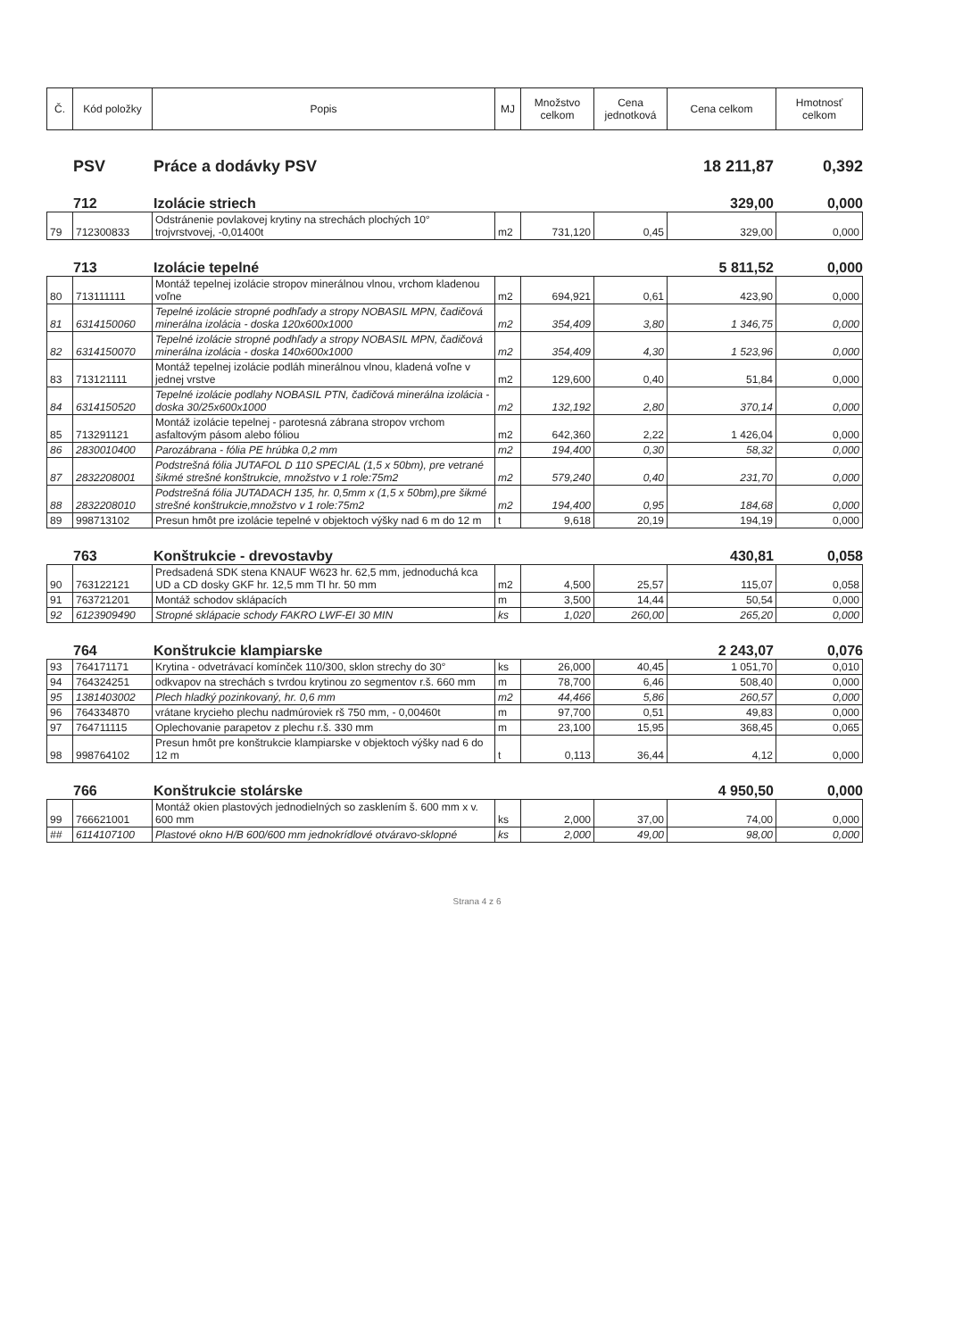| Č. | Kód položky | Popis | MJ | Množstvo celkom | Cena jednotková | Cena celkom | Hmotnosť celkom |
| --- | --- | --- | --- | --- | --- | --- | --- |
PSV
Práce a dodávky PSV
18 211,87
0,392
712
Izolácie striech
329,00
0,000
| 79 | 712300833 | Odstránenie povlakovej krytiny na strechách plochých 10° trojvrstvovej, -0,01400t | m2 | 731,120 | 0,45 | 329,00 | 0,000 |
713
Izolácie tepelné
5 811,52
0,000
| 80 | 713111111 | Montáž tepelnej izolácie stropov minerálnou vlnou, vrchom kladenou voľne | m2 | 694,921 | 0,61 | 423,90 | 0,000 |
| 81 | 6314150060 | Tepelné izolácie stropné podhľady a stropy NOBASIL MPN, čadičová minerálna izolácia - doska 120x600x1000 | m2 | 354,409 | 3,80 | 1 346,75 | 0,000 |
| 82 | 6314150070 | Tepelné izolácie stropné podhľady a stropy NOBASIL MPN, čadičová minerálna izolácia - doska 140x600x1000 | m2 | 354,409 | 4,30 | 1 523,96 | 0,000 |
| 83 | 713121111 | Montáž tepelnej izolácie podláh minerálnou vlnou, kladená voľne v jednej vrstve | m2 | 129,600 | 0,40 | 51,84 | 0,000 |
| 84 | 6314150520 | Tepelné izolácie podlahy NOBASIL PTN, čadičová minerálna izolácia - doska 30/25x600x1000 | m2 | 132,192 | 2,80 | 370,14 | 0,000 |
| 85 | 713291121 | Montáž izolácie tepelnej - parotesná zábrana stropov vrchom asfaltovým pásom alebo fóliou | m2 | 642,360 | 2,22 | 1 426,04 | 0,000 |
| 86 | 2830010400 | Parozábrana - fólia PE hrúbka 0,2 mm | m2 | 194,400 | 0,30 | 58,32 | 0,000 |
| 87 | 2832208001 | Podstrešná fólia JUTAFOL D 110 SPECIAL (1,5 x 50bm), pre vetrané šikmé strešné konštrukcie, množstvo v 1 role:75m2 | m2 | 579,240 | 0,40 | 231,70 | 0,000 |
| 88 | 2832208010 | Podstrešná fólia JUTADACH 135, hr. 0,5mm x (1,5 x 50bm),pre šikmé strešné konštrukcie,množstvo v 1 role:75m2 | m2 | 194,400 | 0,95 | 184,68 | 0,000 |
| 89 | 998713102 | Presun hmôt pre izolácie tepelné v objektoch výšky nad 6 m do 12 m | t | 9,618 | 20,19 | 194,19 | 0,000 |
763
Konštrukcie - drevostavby
430,81
0,058
| 90 | 763122121 | Predsadená SDK stena KNAUF W623 hr. 62,5 mm, jednoduchá kca UD a CD dosky GKF hr. 12,5 mm TI hr. 50 mm | m2 | 4,500 | 25,57 | 115,07 | 0,058 |
| 91 | 763721201 | Montáž schodov sklápacích | m | 3,500 | 14,44 | 50,54 | 0,000 |
| 92 | 6123909490 | Stropné sklápacie schody FAKRO LWF-EI 30 MIN | ks | 1,020 | 260,00 | 265,20 | 0,000 |
764
Konštrukcie klampiarske
2 243,07
0,076
| 93 | 764171171 | Krytina - odvetrávací komínček 110/300, sklon strechy do 30° | ks | 26,000 | 40,45 | 1 051,70 | 0,010 |
| 94 | 764324251 | odkvapov na strechách s tvrdou krytinou zo segmentov r.š. 660 mm | m | 78,700 | 6,46 | 508,40 | 0,000 |
| 95 | 1381403002 | Plech hladký pozinkovaný, hr. 0,6 mm | m2 | 44,466 | 5,86 | 260,57 | 0,000 |
| 96 | 764334870 | vrátane krycieho plechu nadmúroviek rš 750 mm, - 0,00460t | m | 97,700 | 0,51 | 49,83 | 0,000 |
| 97 | 764711115 | Oplechovanie parapetov z plechu r.š. 330 mm | m | 23,100 | 15,95 | 368,45 | 0,065 |
| 98 | 998764102 | Presun hmôt pre konštrukcie klampiarske v objektoch výšky nad 6 do 12 m | t | 0,113 | 36,44 | 4,12 | 0,000 |
766
Konštrukcie stolárske
4 950,50
0,000
| 99 | 766621001 | Montáž okien plastových jednodielných so zasklením š. 600 mm x v. 600 mm | ks | 2,000 | 37,00 | 74,00 | 0,000 |
| ## | 6114107100 | Plastové okno H/B 600/600 mm jednokrídlové otváravo-sklopné | ks | 2,000 | 49,00 | 98,00 | 0,000 |
Strana 4 z 6